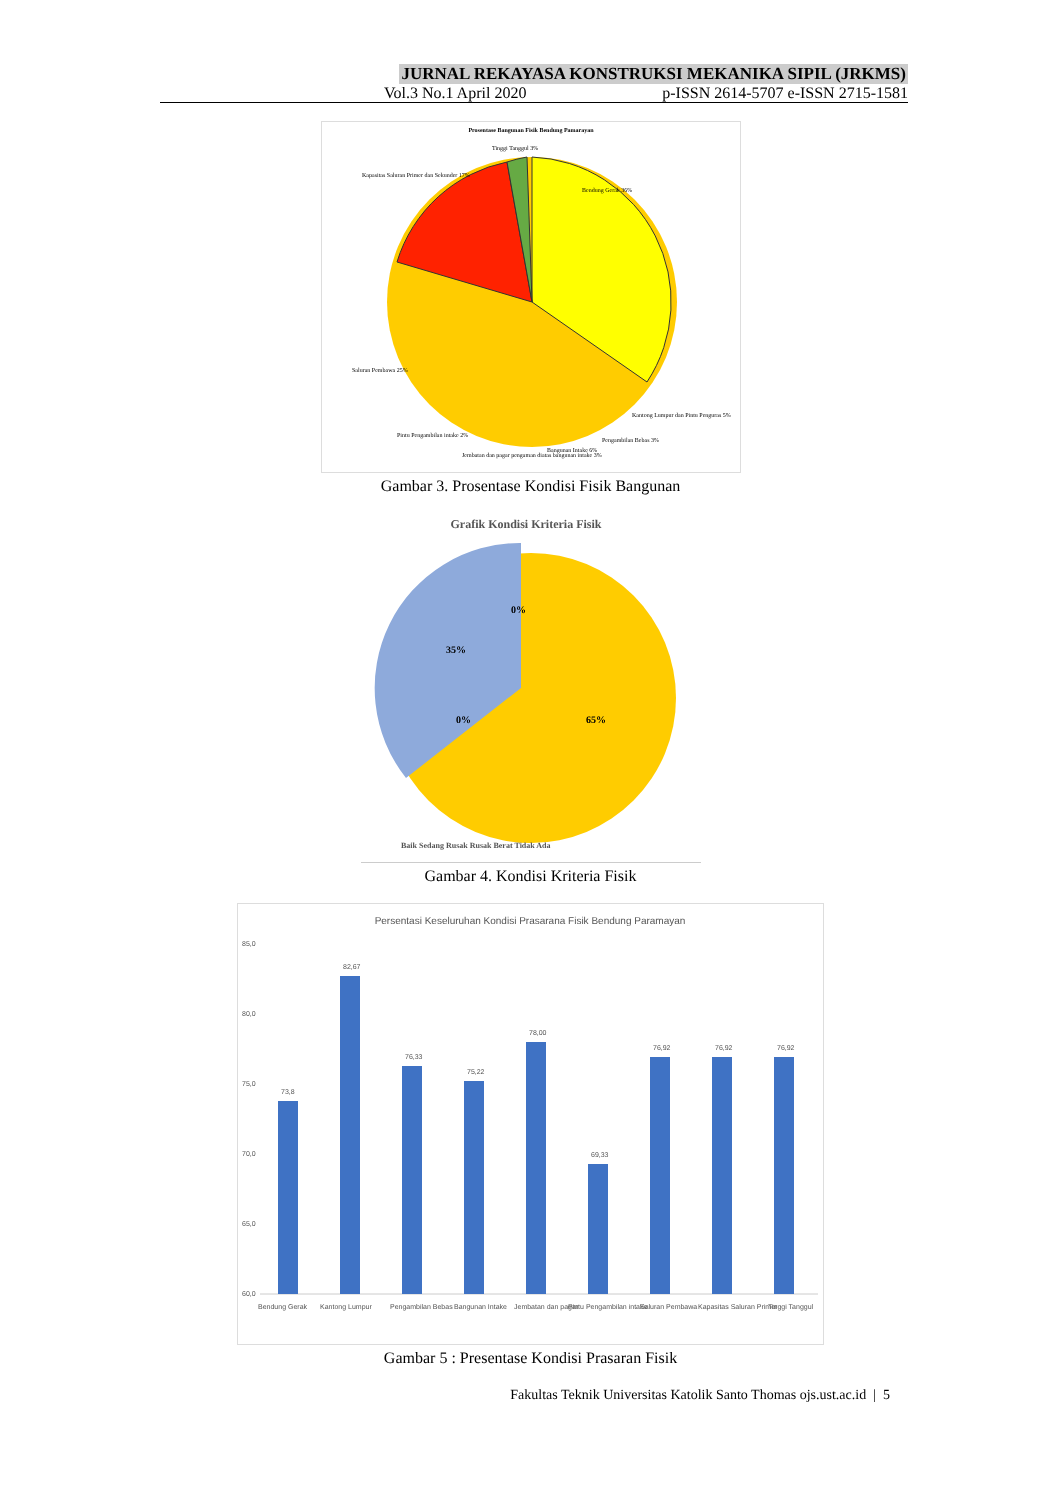JURNAL REKAYASA KONSTRUKSI MEKANIKA SIPIL (JRKMS)
Vol.3 No.1 April 2020 p-ISSN 2614-5707 e-ISSN 2715-1581
Prosentase Bangunan Fisik Bendung Pamarayan
Bendung Gerak 36%
Kapasitas Saluran Primer dan Sekunder 17%
Tinggi Tanggul 3%
Saluran Pembawa 25%
Kantong Lumpur dan Pintu Penguras 5%
Pengambilan Bebas 3%
Bangunan Intake 6%
Jembatan dan pagar pengaman diatas bangunan intake 3%
Pintu Pengambilan intake 2%
Gambar 3. Prosentase Kondisi Fisik Bangunan
Grafik Kondisi Kriteria Fisik
0%
35%
0%
65%
Baik Sedang Rusak Rusak Berat Tidak Ada
Gambar 4. Kondisi Kriteria Fisik
Persentasi Keseluruhan Kondisi Prasarana Fisik Bendung Paramayan
85,0
80,0
75,0
70,0
65,0
60,0
73,8
82,67
76,33
75,22
78,00
69,33
76,92
76,92
76,92
Bendung Gerak
Kantong Lumpur
Pengambilan Bebas
Bangunan Intake
Jembatan dan pagar
Pintu Pengambilan intake
Saluran Pembawa
Kapasitas Saluran Primer
Tinggi Tanggul
Gambar 5 : Presentase Kondisi Prasaran Fisik
Fakultas Teknik Universitas Katolik Santo Thomas ojs.ust.ac.id | 5